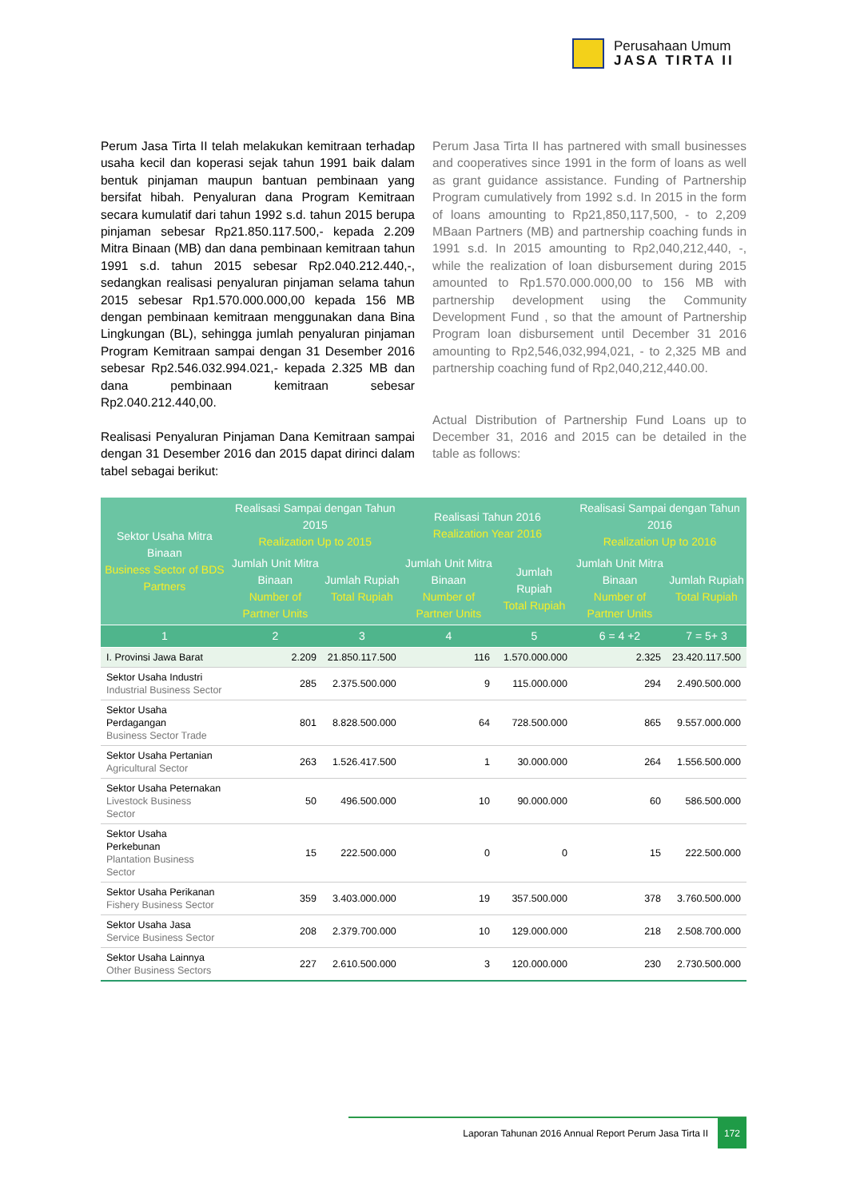Perusahaan Umum
JASA TIRTA II
Perum Jasa Tirta II telah melakukan kemitraan terhadap usaha kecil dan koperasi sejak tahun 1991 baik dalam bentuk pinjaman maupun bantuan pembinaan yang bersifat hibah. Penyaluran dana Program Kemitraan secara kumulatif dari tahun 1992 s.d. tahun 2015 berupa pinjaman sebesar Rp21.850.117.500,- kepada 2.209 Mitra Binaan (MB) dan dana pembinaan kemitraan tahun 1991 s.d. tahun 2015 sebesar Rp2.040.212.440,-, sedangkan realisasi penyaluran pinjaman selama tahun 2015 sebesar Rp1.570.000.000,00 kepada 156 MB dengan pembinaan kemitraan menggunakan dana Bina Lingkungan (BL), sehingga jumlah penyaluran pinjaman Program Kemitraan sampai dengan 31 Desember 2016 sebesar Rp2.546.032.994.021,- kepada 2.325 MB dan dana pembinaan kemitraan sebesar Rp2.040.212.440,00.
Realisasi Penyaluran Pinjaman Dana Kemitraan sampai dengan 31 Desember 2016 dan 2015 dapat dirinci dalam tabel sebagai berikut:
Perum Jasa Tirta II has partnered with small businesses and cooperatives since 1991 in the form of loans as well as grant guidance assistance. Funding of Partnership Program cumulatively from 1992 s.d. In 2015 in the form of loans amounting to Rp21,850,117,500, - to 2,209 MBaan Partners (MB) and partnership coaching funds in 1991 s.d. In 2015 amounting to Rp2,040,212,440, -, while the realization of loan disbursement during 2015 amounted to Rp1.570.000.000,00 to 156 MB with partnership development using the Community Development Fund , so that the amount of Partnership Program loan disbursement until December 31 2016 amounting to Rp2,546,032,994,021, - to 2,325 MB and partnership coaching fund of Rp2,040,212,440.00.
Actual Distribution of Partnership Fund Loans up to December 31, 2016 and 2015 can be detailed in the table as follows:
| Sektor Usaha Mitra Binaan Business Sector of BDS Partners | Realisasi Sampai dengan Tahun 2015 Realization Up to 2015 | | Realisasi Tahun 2016 Realization Year 2016 | | Realisasi Sampai dengan Tahun 2016 Realization Up to 2016 | |
| --- | --- | --- | --- | --- | --- | --- |
| | Jumlah Unit Mitra Binaan Number of Partner Units | Jumlah Rupiah Total Rupiah | Jumlah Unit Mitra Binaan Number of Partner Units | Jumlah Rupiah Total Rupiah | Jumlah Unit Mitra Binaan Number of Partner Units | Jumlah Rupiah Total Rupiah |
| 1 | 2 | 3 | 4 | 5 | 6 = 4 +2 | 7 = 5+ 3 |
| I. Provinsi Jawa Barat | 2.209 | 21.850.117.500 | 116 | 1.570.000.000 | 2.325 | 23.420.117.500 |
| Sektor Usaha Industri Industrial Business Sector | 285 | 2.375.500.000 | 9 | 115.000.000 | 294 | 2.490.500.000 |
| Sektor Usaha Perdagangan Business Sector Trade | 801 | 8.828.500.000 | 64 | 728.500.000 | 865 | 9.557.000.000 |
| Sektor Usaha Pertanian Agricultural Sector | 263 | 1.526.417.500 | 1 | 30.000.000 | 264 | 1.556.500.000 |
| Sektor Usaha Peternakan Livestock Business Sector | 50 | 496.500.000 | 10 | 90.000.000 | 60 | 586.500.000 |
| Sektor Usaha Perkebunan Plantation Business Sector | 15 | 222.500.000 | 0 | 0 | 15 | 222.500.000 |
| Sektor Usaha Perikanan Fishery Business Sector | 359 | 3.403.000.000 | 19 | 357.500.000 | 378 | 3.760.500.000 |
| Sektor Usaha Jasa Service Business Sector | 208 | 2.379.700.000 | 10 | 129.000.000 | 218 | 2.508.700.000 |
| Sektor Usaha Lainnya Other Business Sectors | 227 | 2.610.500.000 | 3 | 120.000.000 | 230 | 2.730.500.000 |
Laporan Tahunan 2016 Annual Report Perum Jasa Tirta II 172